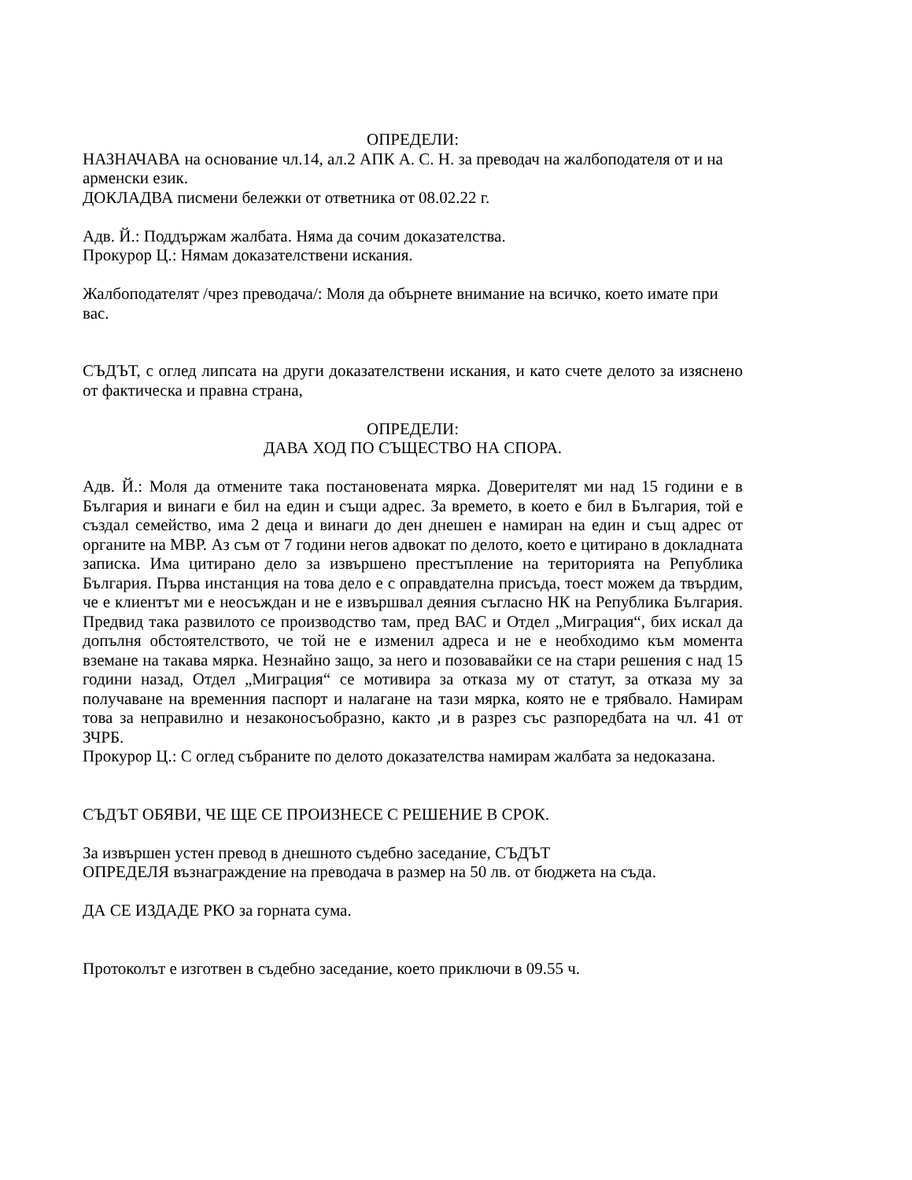ОПРЕДЕЛИ:
НАЗНАЧАВА на основание чл.14, ал.2 АПК А. С. Н. за преводач на жалбоподателя от и на арменски език.
ДОКЛАДВА писмени бележки от ответника от 08.02.22 г.
Адв. Й.: Поддържам жалбата. Няма да сочим доказателства.
Прокурор Ц.: Нямам доказателствени искания.
Жалбоподателят /чрез преводача/: Моля да обърнете внимание на всичко, което имате при вас.
СЪДЪТ, с оглед липсата на други доказателствени искания, и като счете делото за изяснено от фактическа и правна страна,
ОПРЕДЕЛИ:
ДАВА ХОД ПО СЪЩЕСТВО НА СПОРА.
Адв. Й.: Моля да отмените така постановената мярка. Доверителят ми над 15 години е в България и винаги е бил на един и същи адрес. За времето, в което е бил в България, той е създал семейство, има 2 деца и винаги до ден днешен е намиран на един и същ адрес от органите на МВР. Аз съм от 7 години негов адвокат по делото, което е цитирано в докладната записка. Има цитирано дело за извършено престъпление на територията на Република България. Първа инстанция на това дело е с оправдателна присъда, тоест можем да твърдим, че е клиентът ми е неосъждан и не е извършвал деяния съгласно НК на Република България. Предвид така развилото се производство там, пред ВАС и Отдел „Миграция“, бих искал да допълня обстоятелството, че той не е изменил адреса и не е необходимо към момента вземане на такава мярка. Незнайно защо, за него и позовавайки се на стари решения с над 15 години назад, Отдел „Миграция“ се мотивира за отказа му от статут, за отказа му за получаване на временния паспорт и налагане на тази мярка, която не е трябвало. Намирам това за неправилно и незаконосъобразно, както ,и в разрез със разпоредбата на чл. 41 от ЗЧРБ.
Прокурор Ц.: С оглед събраните по делото доказателства намирам жалбата за недоказана.
СЪДЪТ ОБЯВИ, ЧЕ ЩЕ СЕ ПРОИЗНЕСЕ С РЕШЕНИЕ В СРОК.
За извършен устен превод в днешното съдебно заседание, СЪДЪТ
ОПРЕДЕЛЯ възнаграждение на преводача в размер на 50 лв. от бюджета на съда.
ДА СЕ ИЗДАДЕ РКО за горната сума.
Протоколът е изготвен в съдебно заседание, което приключи в 09.55 ч.